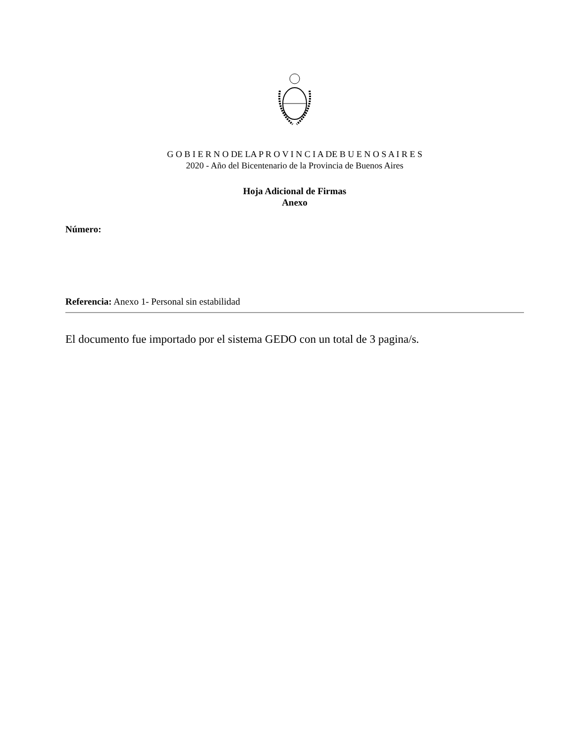G O B I E R N O DE LA P R O V I N C I A DE B U E N O S A I R E S
2020 - Año del Bicentenario de la Provincia de Buenos Aires
Hoja Adicional de Firmas
Anexo
Número:
Referencia: Anexo 1- Personal sin estabilidad
El documento fue importado por el sistema GEDO con un total de 3 pagina/s.